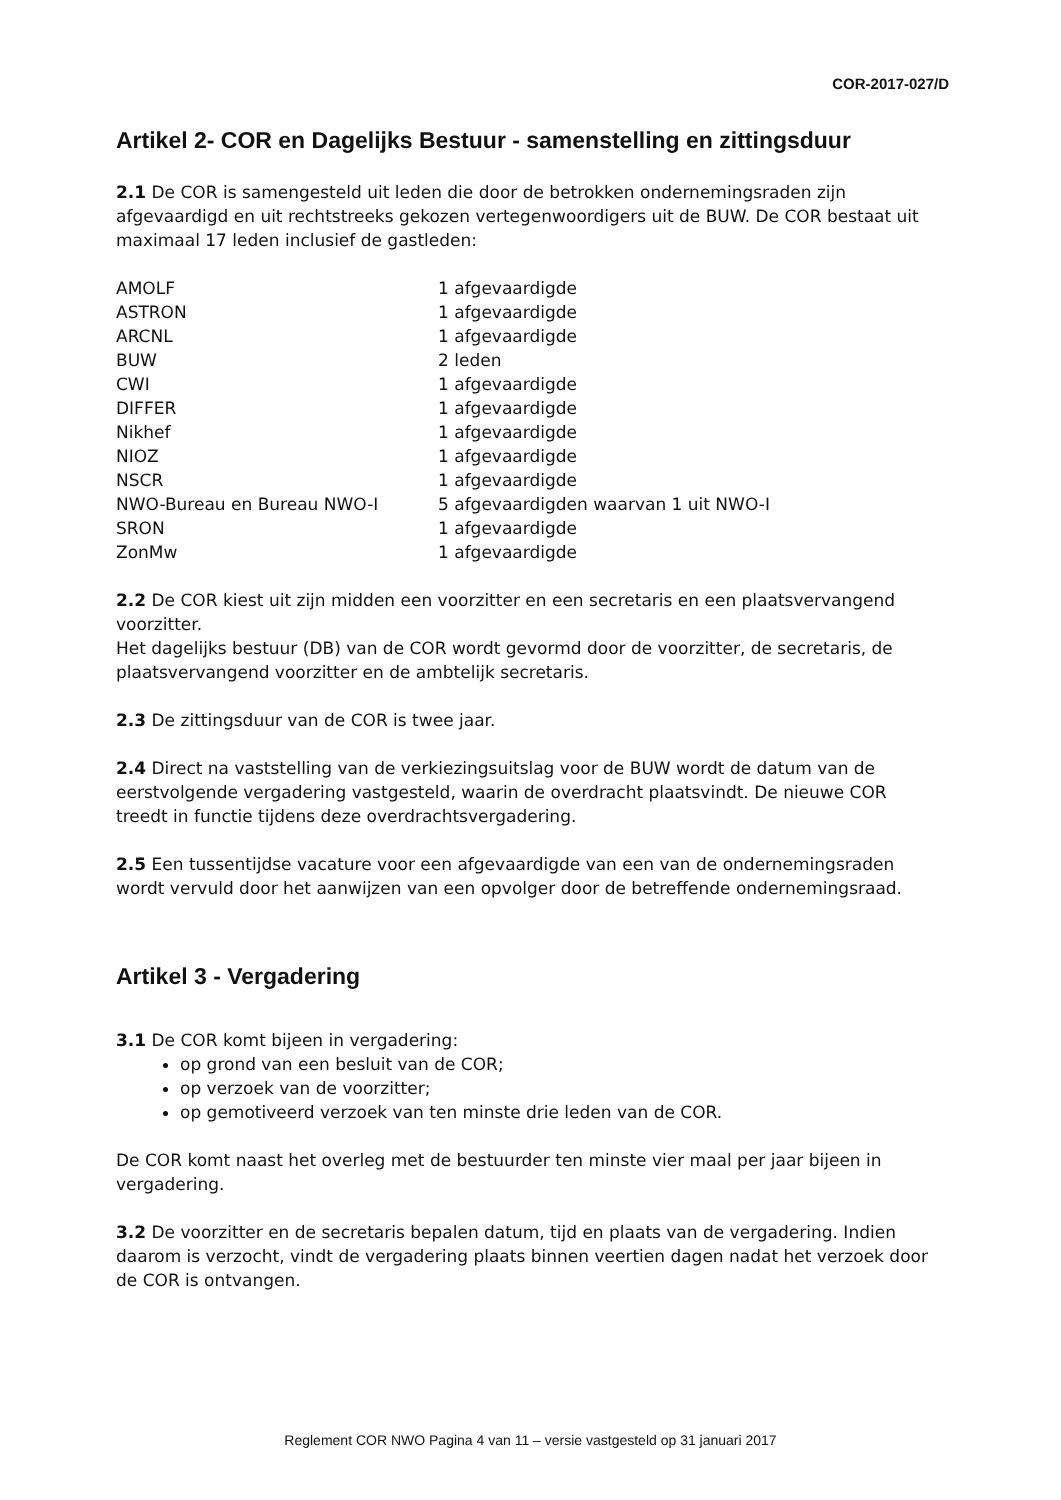COR-2017-027/D
Artikel 2- COR en Dagelijks Bestuur - samenstelling en zittingsduur
2.1 De COR is samengesteld uit leden die door de betrokken ondernemingsraden zijn afgevaardigd en uit rechtstreeks gekozen vertegenwoordigers uit de BUW. De COR bestaat uit maximaal 17 leden inclusief de gastleden:
| AMOLF | 1 afgevaardigde |
| ASTRON | 1 afgevaardigde |
| ARCNL | 1 afgevaardigde |
| BUW | 2 leden |
| CWI | 1 afgevaardigde |
| DIFFER | 1 afgevaardigde |
| Nikhef | 1 afgevaardigde |
| NIOZ | 1 afgevaardigde |
| NSCR | 1 afgevaardigde |
| NWO-Bureau en Bureau NWO-I | 5 afgevaardigden waarvan 1 uit NWO-I |
| SRON | 1 afgevaardigde |
| ZonMw | 1 afgevaardigde |
2.2 De COR kiest uit zijn midden een voorzitter en een secretaris en een plaatsvervangend voorzitter.
Het dagelijks bestuur (DB) van de COR wordt gevormd door de voorzitter, de secretaris, de plaatsvervangend voorzitter en de ambtelijk secretaris.
2.3 De zittingsduur van de COR is twee jaar.
2.4 Direct na vaststelling van de verkiezingsuitslag voor de BUW wordt de datum van de eerstvolgende vergadering vastgesteld, waarin de overdracht plaatsvindt. De nieuwe COR treedt in functie tijdens deze overdrachtsvergadering.
2.5 Een tussentijdse vacature voor een afgevaardigde van een van de ondernemingsraden wordt vervuld door het aanwijzen van een opvolger door de betreffende ondernemingsraad.
Artikel 3 - Vergadering
3.1 De COR komt bijeen in vergadering:
op grond van een besluit van de COR;
op verzoek van de voorzitter;
op gemotiveerd verzoek van ten minste drie leden van de COR.
De COR komt naast het overleg met de bestuurder ten minste vier maal per jaar bijeen in vergadering.
3.2 De voorzitter en de secretaris bepalen datum, tijd en plaats van de vergadering. Indien daarom is verzocht, vindt de vergadering plaats binnen veertien dagen nadat het verzoek door de COR is ontvangen.
Reglement COR NWO Pagina 4 van 11 – versie vastgesteld op 31 januari 2017